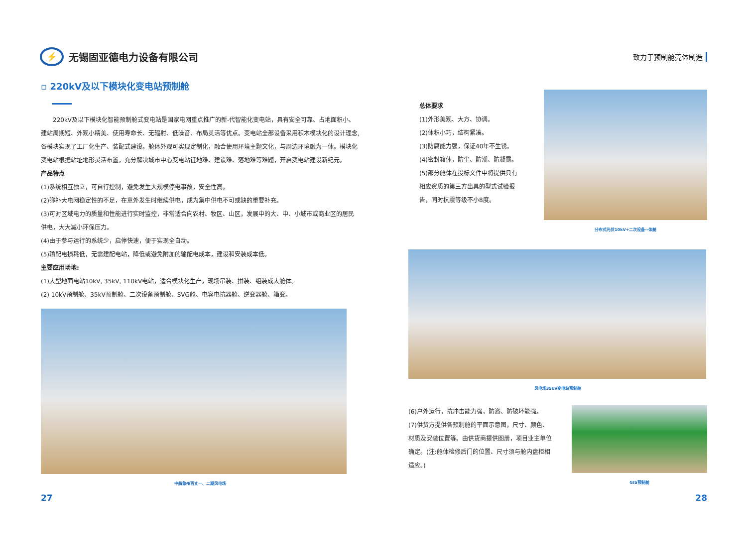⚡
无锡固亚德电力设备有限公司
致力于预制舱壳体制造
▫ 220kV及以下模块化变电站预制舱
　　220kV及以下模块化智能预制舱式变电站是国家电网重点推广的新-代智能化变电站，具有安全可靠、占地面积小、建站周期短、外观小精美、使用寿命长、无辐射、低噪音、布局灵活等优点。变电站全部设备采用积木模块化的设计理念,各模块实现了工厂化生产、装配式建设。舱体外观可实现定制化，融合使用环境主题文化，与周边环境融为一体。模块化变电站根据站址地形灵活布置，充分解决城市中心变电站征地难、建设难、落地难等难题，开启变电站建设新纪元。
产品特点
(1)系统相互独立，可自行控制，避免发生大规模停电事故，安全性高。
(2)弥补大电网稳定性的不足，在意外发生时继续供电，成为集中供电不可或缺的重要补充。
(3)可对区域电力的质量和性能进行实时监控，非常适合向农村、牧区、山区，发展中的大、中、小城市或商业区的居民供电，大大减小环保压力。
(4)由于参与运行的系统少，启停快速，便于实现全自动。
(5)输配电损耗低，无需建配电站，降低或避免附加的输配电成本，建设和安装成本低。
主要应用场地:
(1)大型地面电站10kV, 35kV, 110kV电站，适合模块化生产，现场吊装、拼装、组装成大舱体。
(2) 10kV预制舱、35kV预制舱、二次设备预制舱、SVG舱、电容电抗器舱、逆变器舱、箱变。
中航象州百丈一、二期风电场
总体要求
(1)外形美观、大方、协调。
(2)体积小巧，结构紧凑。
(3)防腐能力强，保证40年不生锈。
(4)密封箱体，防尘、防潮、防凝露。
(5)部分舱体在投标文件中将提供具有相应资质的第三方出具的型式试验报告，同时抗震等级不小8度。
分布式光伏10kV+二次设备--体舱
风电场35kV变电站预制舱
(6)户外运行，抗冲击能力强，防盗、防破坏能强。
(7)供货方提供各预制舱的平面示意图，尺寸、颜色、材质及安装位置等。由供货商提供图册，项目业主单位确定。(注:舱体检修后门的位置、尺寸须与舱内盘柜相适应。)
GIS预制舱
27 28